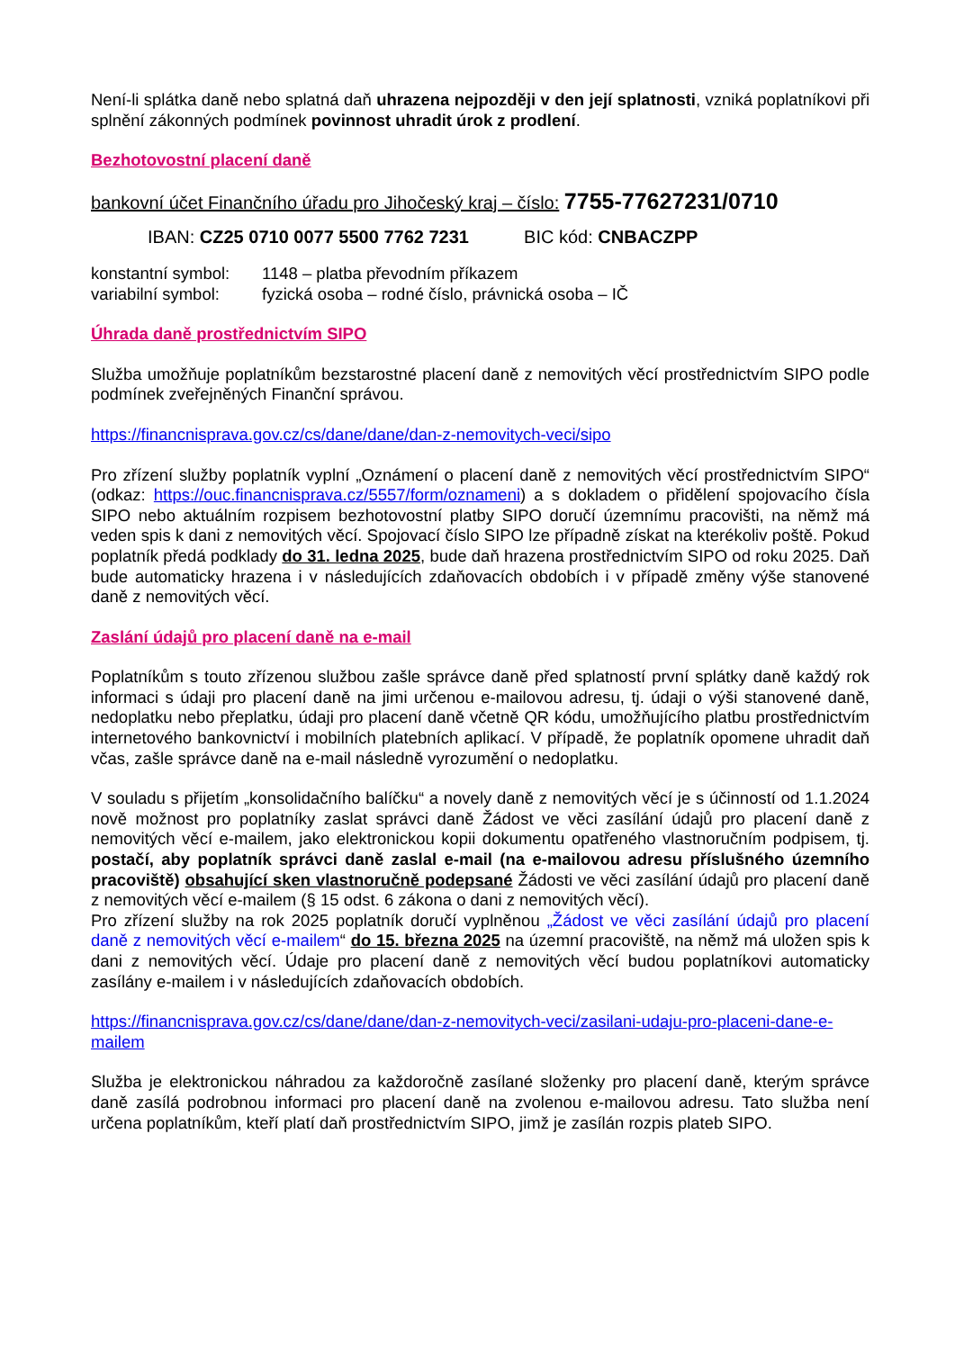Není-li splátka daně nebo splatná daň uhrazena nejpozději v den její splatnosti, vzniká poplatníkovi při splnění zákonných podmínek povinnost uhradit úrok z prodlení.
Bezhotovostní placení daně
bankovní účet Finančního úřadu pro Jihočeský kraj – číslo: 7755-77627231/0710
IBAN: CZ25 0710 0077 5500 7762 7231 BIC kód: CNBACZPP
| konstantní symbol: | 1148 – platba převodním příkazem |
| variabilní symbol: | fyzická osoba – rodné číslo, právnická osoba – IČ |
Úhrada daně prostřednictvím SIPO
Služba umožňuje poplatníkům bezstarostné placení daně z nemovitých věcí prostřednictvím SIPO podle podmínek zveřejněných Finanční správou.
https://financnisprava.gov.cz/cs/dane/dane/dan-z-nemovitych-veci/sipo
Pro zřízení služby poplatník vyplní „Oznámení o placení daně z nemovitých věcí prostřednictvím SIPO“ (odkaz: https://ouc.financnisprava.cz/5557/form/oznameni) a s dokladem o přidělení spojovacího čísla SIPO nebo aktuálním rozpisem bezhotovostní platby SIPO doručí územnímu pracovišti, na němž má veden spis k dani z nemovitých věcí. Spojovací číslo SIPO lze případně získat na kterékoliv poště. Pokud poplatník předá podklady do 31. ledna 2025, bude daň hrazena prostřednictvím SIPO od roku 2025. Daň bude automaticky hrazena i v následujících zdaňovacích obdobích i v případě změny výše stanovené daně z nemovitých věcí.
Zaslání údajů pro placení daně na e-mail
Poplatníkům s touto zřízenou službou zašle správce daně před splatností první splátky daně každý rok informaci s údaji pro placení daně na jimi určenou e-mailovou adresu, tj. údaji o výši stanovené daně, nedoplatku nebo přeplatku, údaji pro placení daně včetně QR kódu, umožňujícího platbu prostřednictvím internetového bankovnictví i mobilních platebních aplikací. V případě, že poplatník opomene uhradit daň včas, zašle správce daně na e-mail následně vyrozumění o nedoplatku.
V souladu s přijetím „konsolidačního balíčku“ a novely daně z nemovitých věcí je s účinností od 1.1.2024 nově možnost pro poplatníky zaslat správci daně Žádost ve věci zasílání údajů pro placení daně z nemovitých věcí e-mailem, jako elektronickou kopii dokumentu opatřeného vlastnoručním podpisem, tj. postačí, aby poplatník správci daně zaslal e-mail (na e-mailovou adresu příslušného územního pracoviště) obsahující sken vlastnoručně podepsané Žádosti ve věci zasílání údajů pro placení daně z nemovitých věcí e-mailem (§ 15 odst. 6 zákona o dani z nemovitých věcí).
Pro zřízení služby na rok 2025 poplatník doručí vyplněnou „Žádost ve věci zasílání údajů pro placení daně z nemovitých věcí e-mailem“ do 15. března 2025 na územní pracoviště, na němž má uložen spis k dani z nemovitých věcí. Údaje pro placení daně z nemovitých věcí budou poplatníkovi automaticky zasílány e-mailem i v následujících zdaňovacích obdobích.
https://financnisprava.gov.cz/cs/dane/dane/dan-z-nemovitych-veci/zasilani-udaju-pro-placeni-dane-e-mailem
Služba je elektronickou náhradou za každoročně zasílané složenky pro placení daně, kterým správce daně zasílá podrobnou informaci pro placení daně na zvolenou e-mailovou adresu. Tato služba není určena poplatníkům, kteří platí daň prostřednictvím SIPO, jimž je zasílán rozpis plateb SIPO.